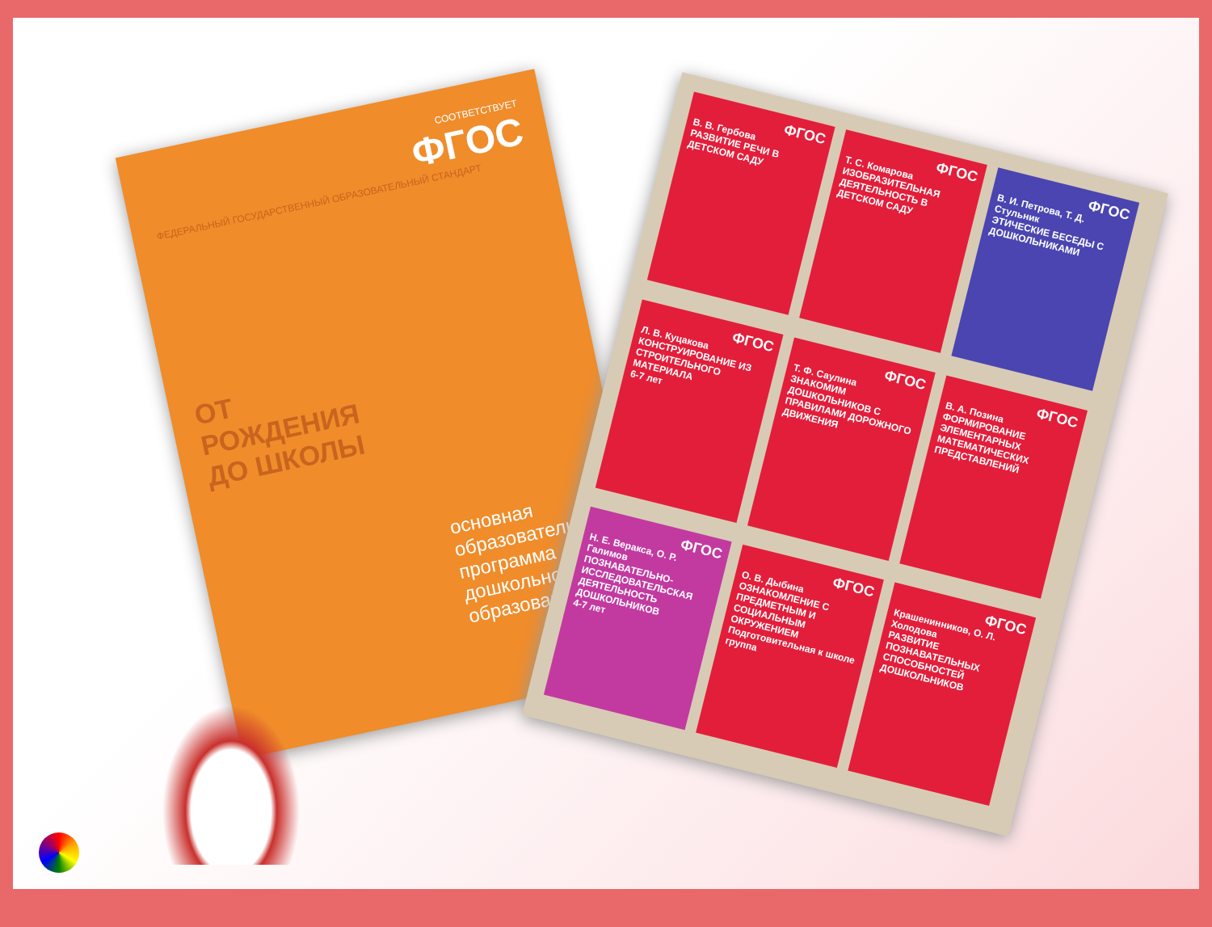СООТВЕТСТВУЕТ
ФГОС
ФЕДЕРАЛЬНЫЙ ГОСУДАРСТВЕННЫЙ ОБРАЗОВАТЕЛЬНЫЙ СТАНДАРТ
ОТ РОЖДЕНИЯ ДО ШКОЛЫ
основная образовательная программа дошкольного образования
ФГОС
В. В. Гербова
РАЗВИТИЕ РЕЧИ В ДЕТСКОМ САДУ
ФГОС
Т. С. Комарова
ИЗОБРАЗИТЕЛЬНАЯ ДЕЯТЕЛЬНОСТЬ В ДЕТСКОМ САДУ
ФГОС
В. И. Петрова, Т. Д. Стульник
ЭТИЧЕСКИЕ БЕСЕДЫ С ДОШКОЛЬНИКАМИ
ФГОС
Л. В. Куцакова
КОНСТРУИРОВАНИЕ ИЗ СТРОИТЕЛЬНОГО МАТЕРИАЛА
6-7 лет
ФГОС
Т. Ф. Саулина
ЗНАКОМИМ ДОШКОЛЬНИКОВ С ПРАВИЛАМИ ДОРОЖНОГО ДВИЖЕНИЯ
ФГОС
В. А. Позина
ФОРМИРОВАНИЕ ЭЛЕМЕНТАРНЫХ МАТЕМАТИЧЕСКИХ ПРЕДСТАВЛЕНИЙ
ФГОС
Н. Е. Веракса, О. Р. Галимов
ПОЗНАВАТЕЛЬНО-ИССЛЕДОВАТЕЛЬСКАЯ ДЕЯТЕЛЬНОСТЬ ДОШКОЛЬНИКОВ
4-7 лет
ФГОС
О. В. Дыбина
ОЗНАКОМЛЕНИЕ С ПРЕДМЕТНЫМ И СОЦИАЛЬНЫМ ОКРУЖЕНИЕМ
Подготовительная к школе группа
ФГОС
Крашенинников, О. Л. Холодова
РАЗВИТИЕ ПОЗНАВАТЕЛЬНЫХ СПОСОБНОСТЕЙ ДОШКОЛЬНИКОВ